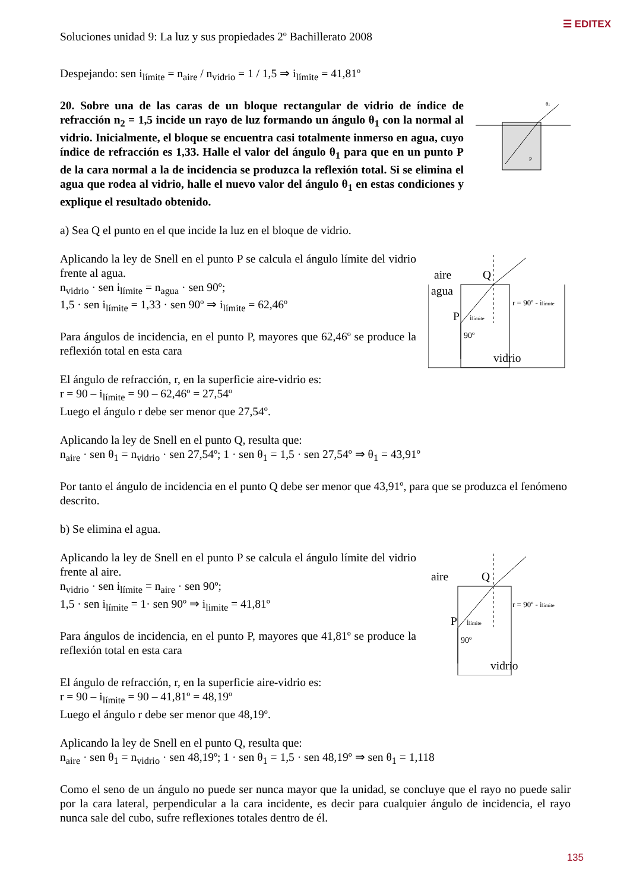☰ EDITEX
Soluciones unidad 9: La luz y sus propiedades 2º Bachillerato 2008
Despejando: sen i<sub>límite</sub> = n<sub>aire</sub> / n<sub>vidrio</sub> = 1 / 1,5 ⇒ i<sub>límite</sub> = 41,81º
20. Sobre una de las caras de un bloque rectangular de vidrio de índice de refracción n<sub>2</sub> = 1,5 incide un rayo de luz formando un ángulo θ<sub>1</sub> con la normal al vidrio. Inicialmente, el bloque se encuentra casi totalmente inmerso en agua, cuyo índice de refracción es 1,33. Halle el valor del ángulo θ<sub>1</sub> para que en un punto P de la cara normal a la de incidencia se produzca la reflexión total. Si se elimina el agua que rodea al vidrio, halle el nuevo valor del ángulo θ<sub>1</sub> en estas condiciones y explique el resultado obtenido.
P
θ1
a) Sea Q el punto en el que incide la luz en el bloque de vidrio.
Aplicando la ley de Snell en el punto P se calcula el ángulo límite del vidrio frente al agua.
n<sub>vidrio</sub> · sen i<sub>límite</sub> = n<sub>agua</sub> · sen 90º;
1,5 · sen i<sub>límite</sub> = 1,33 · sen 90º ⇒ i<sub>límite</sub> = 62,46º
Para ángulos de incidencia, en el punto P, mayores que 62,46º se produce la reflexión total en esta cara
aire
Q
agua
P
ilímite
90º
vidrio
r = 90º - ilímite
El ángulo de refracción, r, en la superficie aire-vidrio es:
r = 90 – i<sub>límite</sub> = 90 – 62,46º = 27,54º
Luego el ángulo r debe ser menor que 27,54º.
Aplicando la ley de Snell en el punto Q, resulta que:
n<sub>aire</sub> · sen θ<sub>1</sub> = n<sub>vidrio</sub> · sen 27,54º; 1 · sen θ<sub>1</sub> = 1,5 · sen 27,54º ⇒ θ<sub>1</sub> = 43,91º
Por tanto el ángulo de incidencia en el punto Q debe ser menor que 43,91º, para que se produzca el fenómeno descrito.
b) Se elimina el agua.
Aplicando la ley de Snell en el punto P se calcula el ángulo límite del vidrio frente al aire.
n<sub>vidrio</sub> · sen i<sub>límite</sub> = n<sub>aire</sub> · sen 90º;
1,5 · sen i<sub>límite</sub> = 1· sen 90º ⇒ i<sub>limite</sub> = 41,81º
Para ángulos de incidencia, en el punto P, mayores que 41,81º se produce la reflexión total en esta cara
aire
Q
P
ilímite
90º
vidrio
r = 90º - ilímite
El ángulo de refracción, r, en la superficie aire-vidrio es:
r = 90 – i<sub>límite</sub> = 90 – 41,81º = 48,19º
Luego el ángulo r debe ser menor que 48,19º.
Aplicando la ley de Snell en el punto Q, resulta que:
n<sub>aire</sub> · sen θ<sub>1</sub> = n<sub>vidrio</sub> · sen 48,19º; 1 · sen θ<sub>1</sub> = 1,5 · sen 48,19º ⇒ sen θ<sub>1</sub> = 1,118
Como el seno de un ángulo no puede ser nunca mayor que la unidad, se concluye que el rayo no puede salir por la cara lateral, perpendicular a la cara incidente, es decir para cualquier ángulo de incidencia, el rayo nunca sale del cubo, sufre reflexiones totales dentro de él.
135